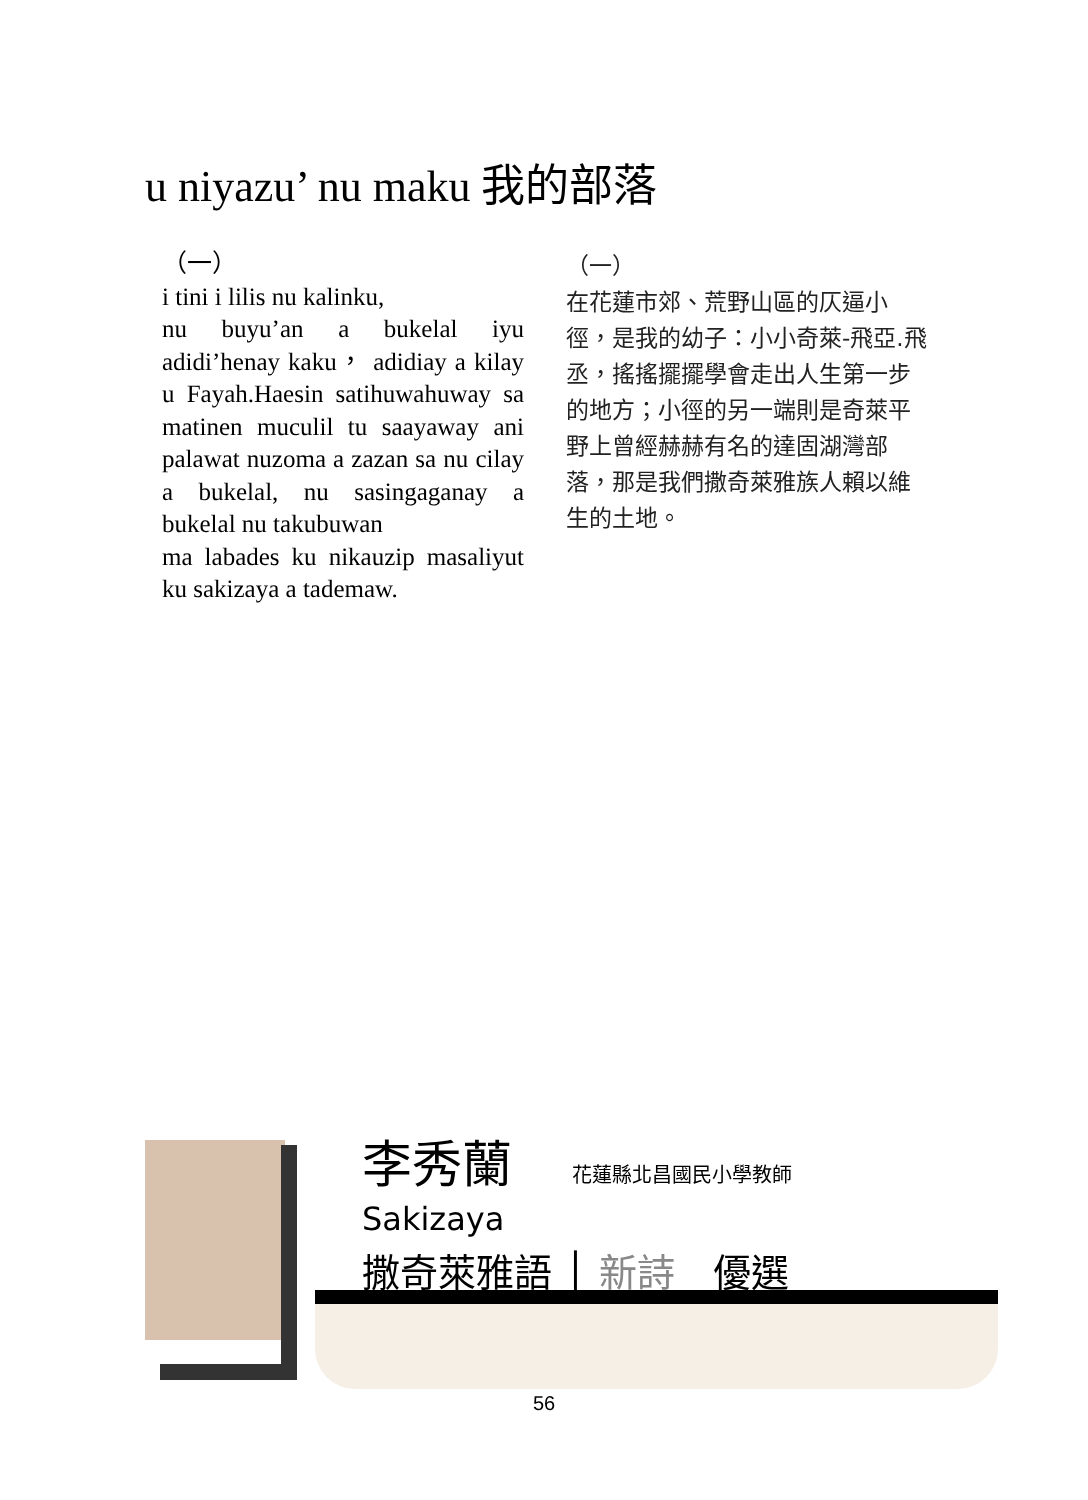u niyazu’ nu maku 我的部落
（一）
i tini i lilis nu kalinku,
nu buyu’an a bukelal iyu adidi’henay kaku， adidiay a kilay u Fayah.Haesin satihuwahuway sa matinen muculil tu saayaway ani palawat nuzoma a zazan sa nu cilay a bukelal, nu sasingaganay a bukelal nu takubuwan
ma labades ku nikauzip masaliyut ku sakizaya a tademaw.
（一）
在花蓮市郊、荒野山區的仄逼小徑，是我的幼子：小小奇萊-飛亞.飛丞，搖搖擺擺學會走出人生第一步的地方；小徑的另一端則是奇萊平野上曾經赫赫有名的達固湖灣部落，那是我們撒奇萊雅族人賴以維生的土地。
李秀蘭 花蓮縣北昌國民小學教師
Sakizaya
撒奇萊雅語 │ 新詩　優選
56